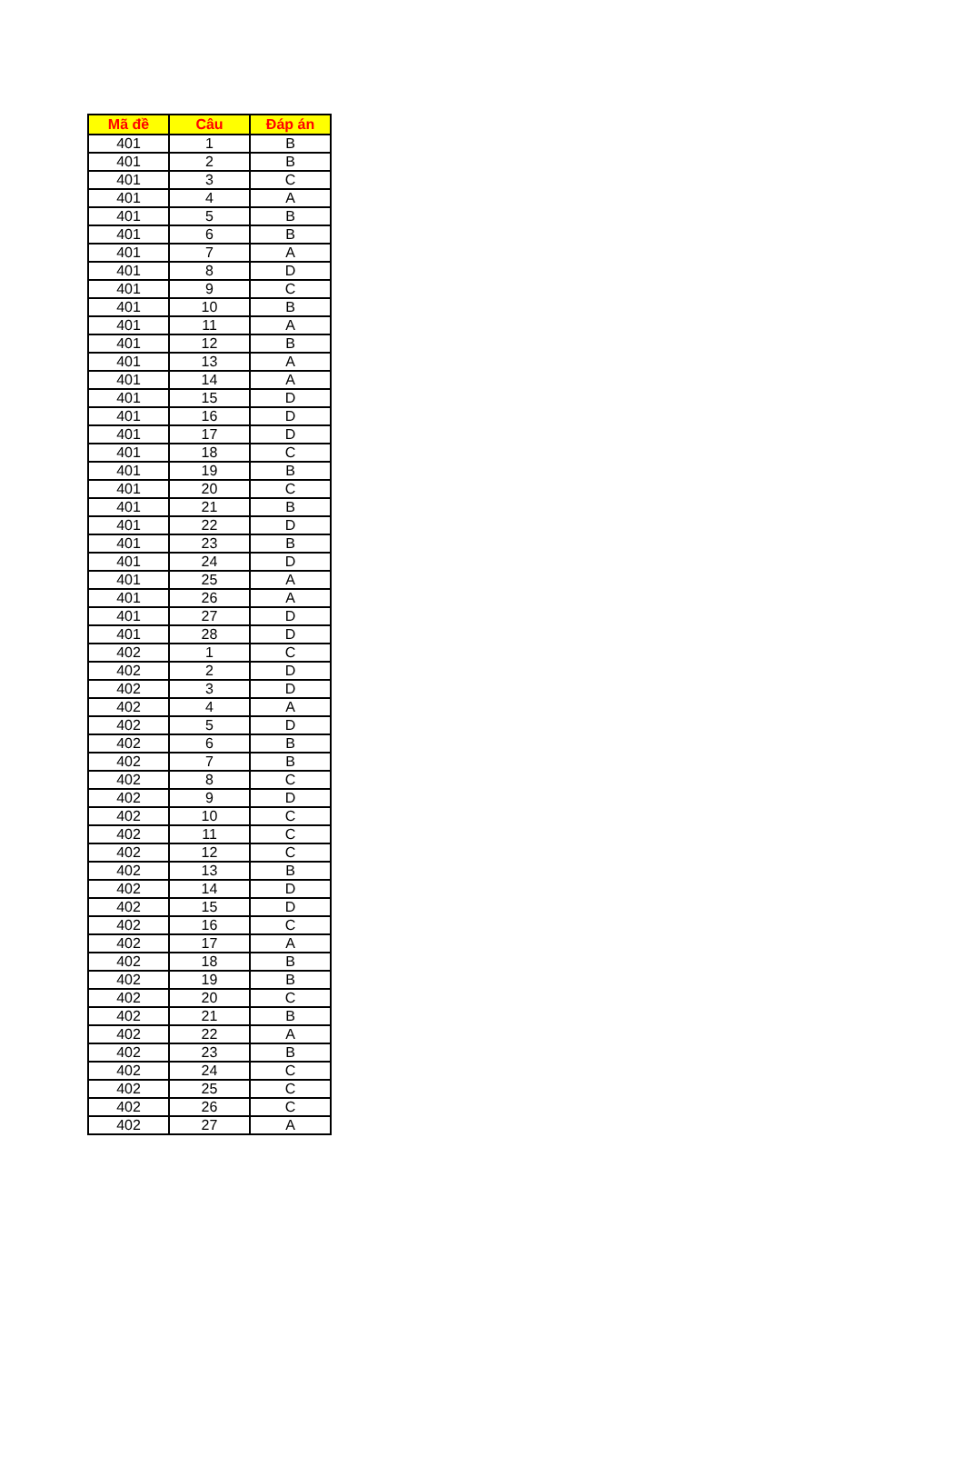| Mã đề | Câu | Đáp án |
| --- | --- | --- |
| 401 | 1 | B |
| 401 | 2 | B |
| 401 | 3 | C |
| 401 | 4 | A |
| 401 | 5 | B |
| 401 | 6 | B |
| 401 | 7 | A |
| 401 | 8 | D |
| 401 | 9 | C |
| 401 | 10 | B |
| 401 | 11 | A |
| 401 | 12 | B |
| 401 | 13 | A |
| 401 | 14 | A |
| 401 | 15 | D |
| 401 | 16 | D |
| 401 | 17 | D |
| 401 | 18 | C |
| 401 | 19 | B |
| 401 | 20 | C |
| 401 | 21 | B |
| 401 | 22 | D |
| 401 | 23 | B |
| 401 | 24 | D |
| 401 | 25 | A |
| 401 | 26 | A |
| 401 | 27 | D |
| 401 | 28 | D |
| 402 | 1 | C |
| 402 | 2 | D |
| 402 | 3 | D |
| 402 | 4 | A |
| 402 | 5 | D |
| 402 | 6 | B |
| 402 | 7 | B |
| 402 | 8 | C |
| 402 | 9 | D |
| 402 | 10 | C |
| 402 | 11 | C |
| 402 | 12 | C |
| 402 | 13 | B |
| 402 | 14 | D |
| 402 | 15 | D |
| 402 | 16 | C |
| 402 | 17 | A |
| 402 | 18 | B |
| 402 | 19 | B |
| 402 | 20 | C |
| 402 | 21 | B |
| 402 | 22 | A |
| 402 | 23 | B |
| 402 | 24 | C |
| 402 | 25 | C |
| 402 | 26 | C |
| 402 | 27 | A |